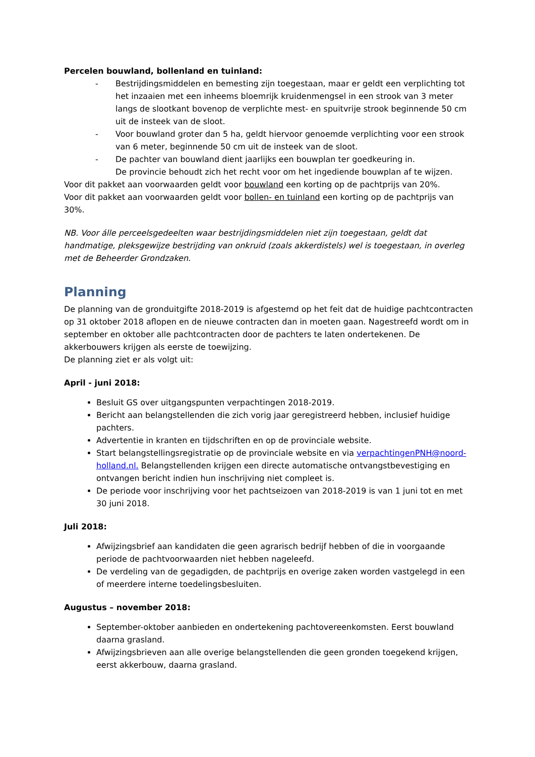Percelen bouwland, bollenland en tuinland:
- Bestrijdingsmiddelen en bemesting zijn toegestaan, maar er geldt een verplichting tot het inzaaien met een inheems bloemrijk kruidenmengsel in een strook van 3 meter langs de slootkant bovenop de verplichte mest- en spuitvrije strook beginnende 50 cm uit de insteek van de sloot.
- Voor bouwland groter dan 5 ha, geldt hiervoor genoemde verplichting voor een strook van 6 meter, beginnende 50 cm uit de insteek van de sloot.
- De pachter van bouwland dient jaarlijks een bouwplan ter goedkeuring in.
De provincie behoudt zich het recht voor om het ingediende bouwplan af te wijzen.
Voor dit pakket aan voorwaarden geldt voor bouwland een korting op de pachtprijs van 20%.
Voor dit pakket aan voorwaarden geldt voor bollen- en tuinland een korting op de pachtprijs van 30%.
NB. Voor álle perceelsgedeelten waar bestrijdingsmiddelen niet zijn toegestaan, geldt dat handmatige, pleksgewijze bestrijding van onkruid (zoals akkerdistels) wel is toegestaan, in overleg met de Beheerder Grondzaken.
Planning
De planning van de gronduitgifte 2018-2019 is afgestemd op het feit dat de huidige pachtcontracten op 31 oktober 2018 aflopen en de nieuwe contracten dan in moeten gaan. Nagestreefd wordt om in september en oktober alle pachtcontracten door de pachters te laten ondertekenen. De akkerbouwers krijgen als eerste de toewijzing.
De planning ziet er als volgt uit:
April - juni 2018:
Besluit GS over uitgangspunten verpachtingen 2018-2019.
Bericht aan belangstellenden die zich vorig jaar geregistreerd hebben, inclusief huidige pachters.
Advertentie in kranten en tijdschriften en op de provinciale website.
Start belangstellingsregistratie op de provinciale website en via verpachtingenPNH@noord-holland.nl. Belangstellenden krijgen een directe automatische ontvangstbevestiging en ontvangen bericht indien hun inschrijving niet compleet is.
De periode voor inschrijving voor het pachtseizoen van 2018-2019 is van 1 juni tot en met 30 juni 2018.
Juli 2018:
Afwijzingsbrief aan kandidaten die geen agrarisch bedrijf hebben of die in voorgaande periode de pachtvoorwaarden niet hebben nageleefd.
De verdeling van de gegadigden, de pachtprijs en overige zaken worden vastgelegd in een of meerdere interne toedelingsbesluiten.
Augustus – november 2018:
September-oktober aanbieden en ondertekening pachtovereenkomsten. Eerst bouwland daarna grasland.
Afwijzingsbrieven aan alle overige belangstellenden die geen gronden toegekend krijgen, eerst akkerbouw, daarna grasland.